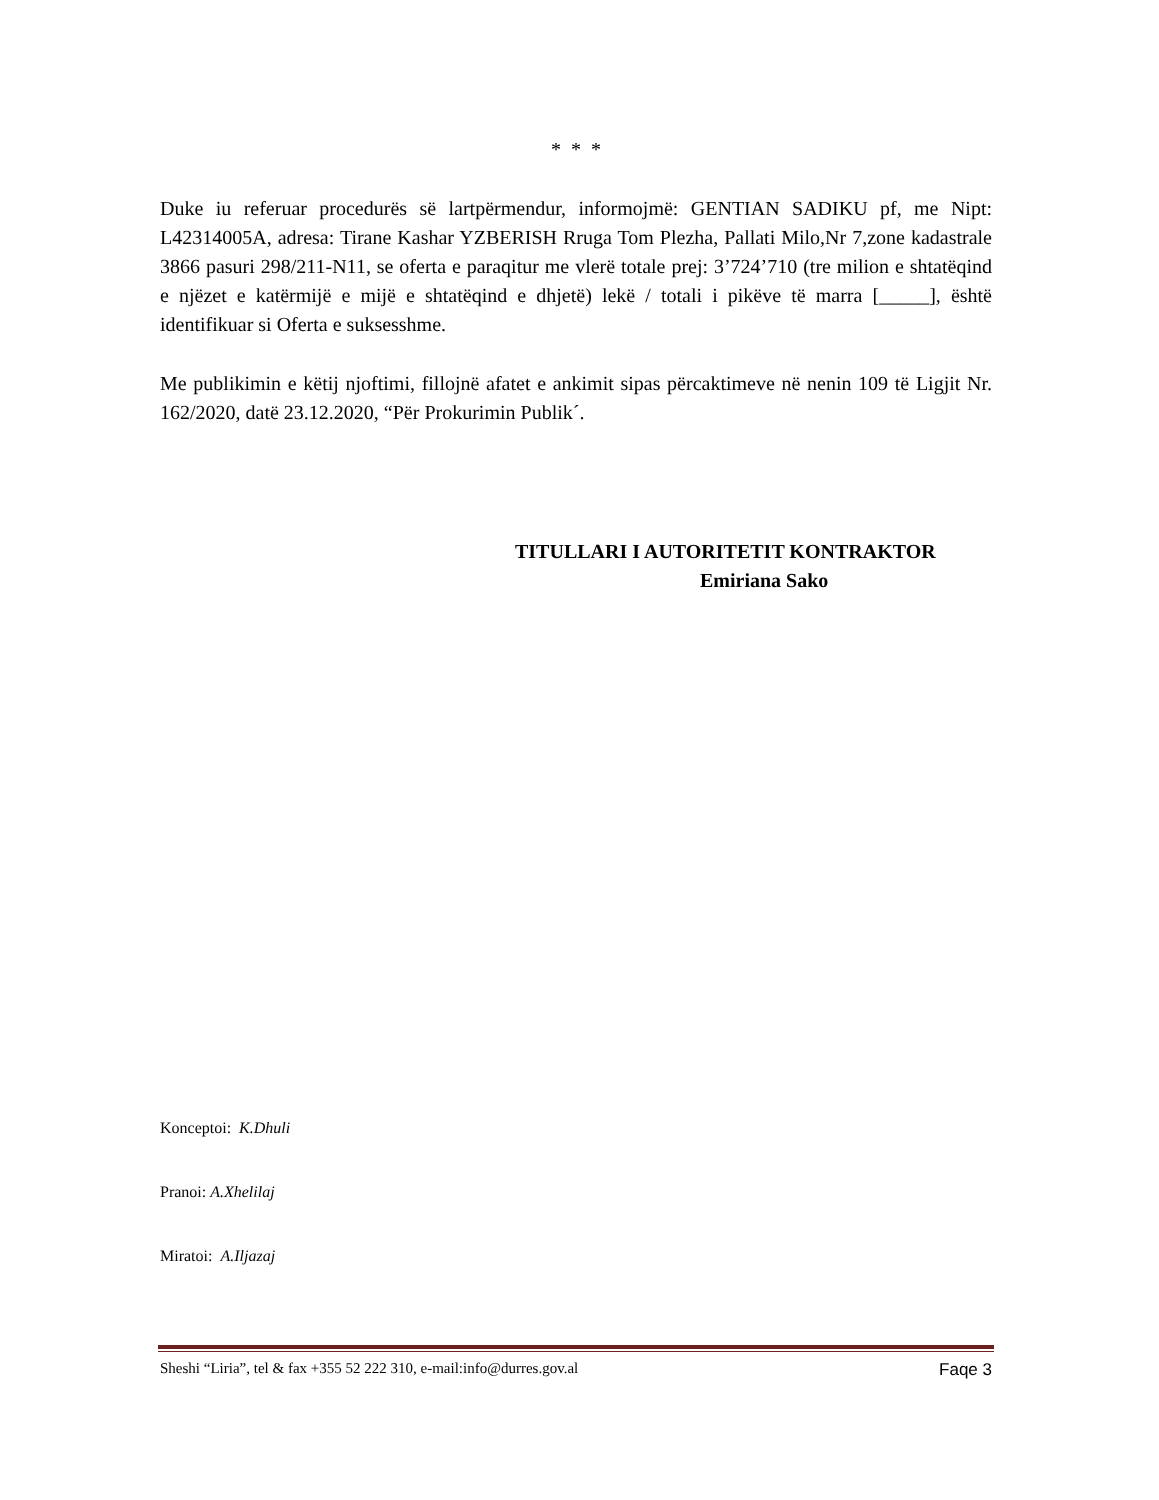* * *
Duke iu referuar procedurës së lartpërmendur, informojmë: GENTIAN SADIKU pf, me Nipt: L42314005A, adresa: Tirane Kashar YZBERISH Rruga Tom Plezha, Pallati Milo,Nr 7,zone kadastrale 3866 pasuri 298/211-N11, se oferta e paraqitur me vlerë totale prej: 3’724’710 (tre milion e shtatëqind e njëzet e katërmijë e mijë e shtatëqind e dhjetë) lekë / totali i pikëve të marra [_____], është identifikuar si Oferta e suksesshme.
Me publikimin e këtij njoftimi, fillojnë afatet e ankimit sipas përcaktimeve në nenin 109 të Ligjit Nr. 162/2020, datë 23.12.2020, “Për Prokurimin Publik´.
TITULLARI I AUTORITETIT KONTRAKTOR
Emiriana Sako
Konceptoi: K.Dhuli
Pranoi: A.Xhelilaj
Miratoi: A.Iljazaj
Sheshi “Liria”, tel & fax +355 52 222 310, e-mail:info@durres.gov.al Faqe 3